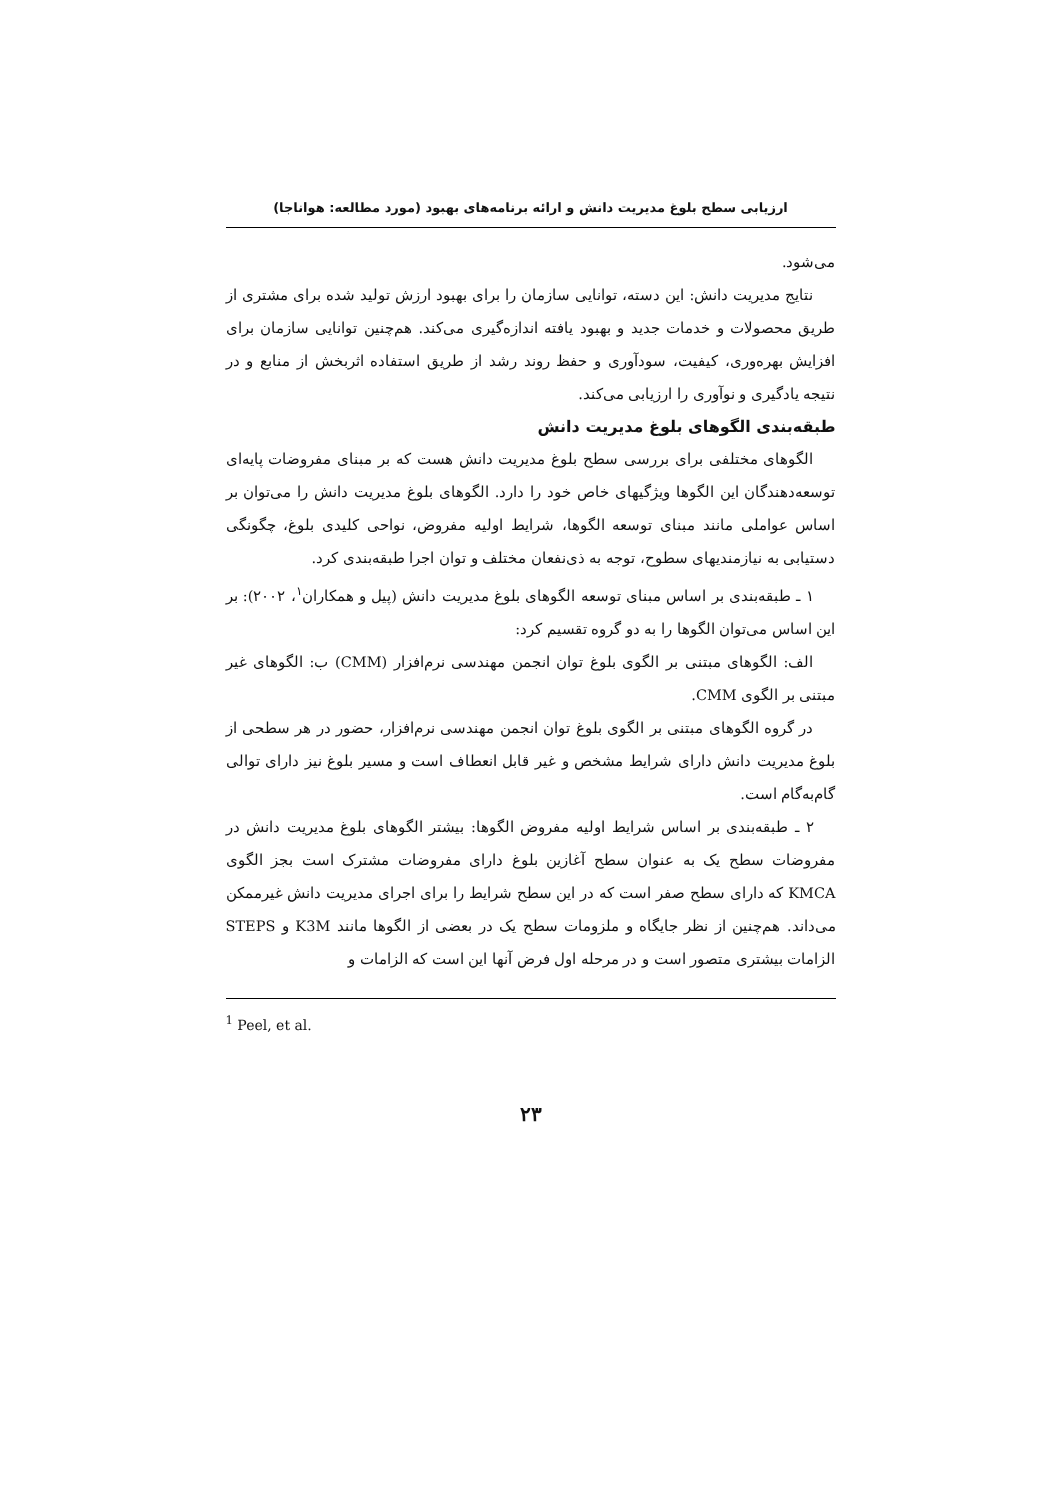ارزیابی سطح بلوغ مدیریت دانش و ارائه برنامه‌های بهبود (مورد مطالعه: هواناجا)
می‌شود.
نتایج مدیریت دانش: این دسته، توانایی سازمان را برای بهبود ارزش تولید شده برای مشتری از طریق محصولات و خدمات جدید و بهبود یافته اندازه‌گیری می‌کند. هم‌چنین توانایی سازمان برای افزایش بهره‌وری، کیفیت، سودآوری و حفظ روند رشد از طریق استفاده اثربخش از منابع و در نتیجه یادگیری و نوآوری را ارزیابی می‌کند.
طبقه‌بندی الگوهای بلوغ مدیریت دانش
الگوهای مختلفی برای بررسی سطح بلوغ مدیریت دانش هست که بر مبنای مفروضات پایه‌ای توسعه‌دهندگان این الگوها ویژگیهای خاص خود را دارد. الگوهای بلوغ مدیریت دانش را می‌توان بر اساس عواملی مانند مبنای توسعه الگوها، شرایط اولیه مفروض، نواحی کلیدی بلوغ، چگونگی دستیابی به نیازمندیهای سطوح، توجه به ذی‌نفعان مختلف و توان اجرا طبقه‌بندی کرد.
۱ ـ طبقه‌بندی بر اساس مبنای توسعه الگوهای بلوغ مدیریت دانش (پیل و همکاران<sup>۱</sup>، ۲۰۰۲): بر این اساس می‌توان الگوها را به دو گروه تقسیم کرد:
الف: الگوهای مبتنی بر الگوی بلوغ توان انجمن مهندسی نرم‌افزار (CMM) ب: الگوهای غیر مبتنی بر الگوی CMM.
در گروه الگوهای مبتنی بر الگوی بلوغ توان انجمن مهندسی نرم‌افزار، حضور در هر سطحی از بلوغ مدیریت دانش دارای شرایط مشخص و غیر قابل انعطاف است و مسیر بلوغ نیز دارای توالی گام‌به‌گام است.
۲ ـ طبقه‌بندی بر اساس شرایط اولیه مفروض الگوها: بیشتر الگوهای بلوغ مدیریت دانش در مفروضات سطح یک به عنوان سطح آغازین بلوغ دارای مفروضات مشترک است بجز الگوی KMCA که دارای سطح صفر است که در این سطح شرایط را برای اجرای مدیریت دانش غیرممکن می‌داند. هم‌چنین از نظر جایگاه و ملزومات سطح یک در بعضی از الگوها مانند K3M و STEPS الزامات بیشتری متصور است و در مرحله اول فرض آنها این است که الزامات و
<sup>1</sup> Peel, et al.
۲۳